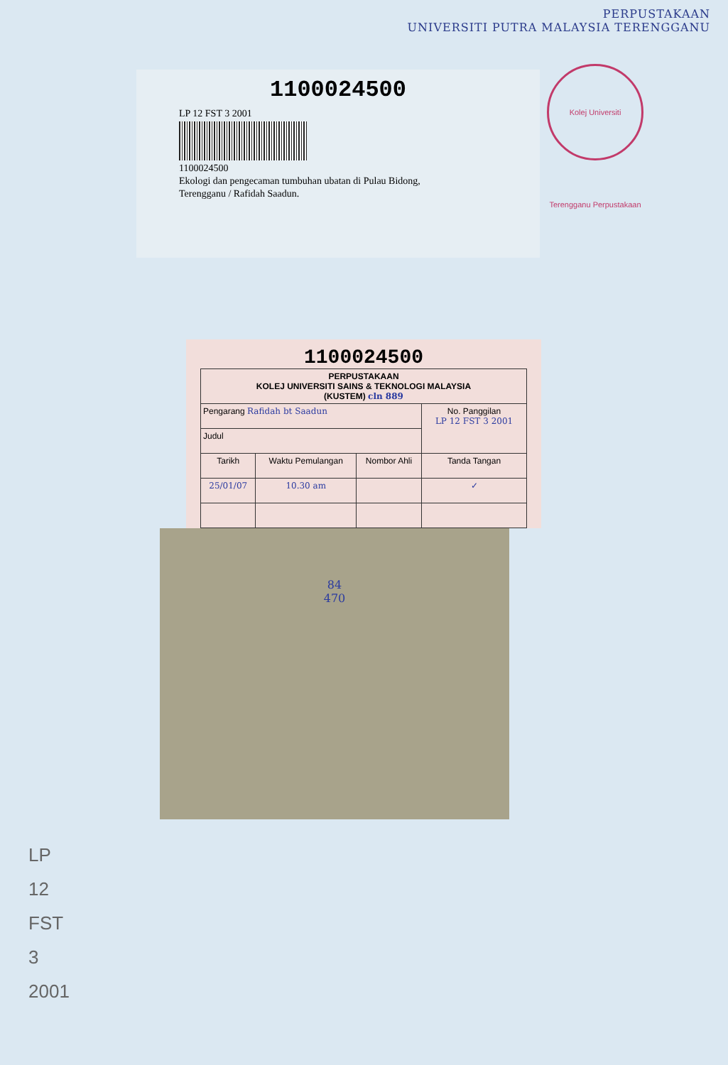PERPUSTAKAAN
UNIVERSITI PUTRA MALAYSIA TERENGGANU
1100024500
LP 12 FST 3 2001
1100024500
Ekologi dan pengecaman tumbuhan ubatan di Pulau Bidong,
Terengganu / Rafidah Saadun.
Kolej Universiti Terengganu Perpustakaan
1100024500
| PERPUSTAKAAN KOLEJ UNIVERSITI SAINS & TEKNOLOGI MALAYSIA (KUSTEM) cln 889 | | | |
| Pengarang Rafidah bt Saadun | | | No. Panggilan LP 12 FST 3 2001 |
| Judul | | | |
| Tarikh | Waktu Pemulangan | Nombor Ahli | Tanda Tangan |
| 25/01/07 | 10.30 am | | ✓ |
84
470
LP
12
FST
3
2001